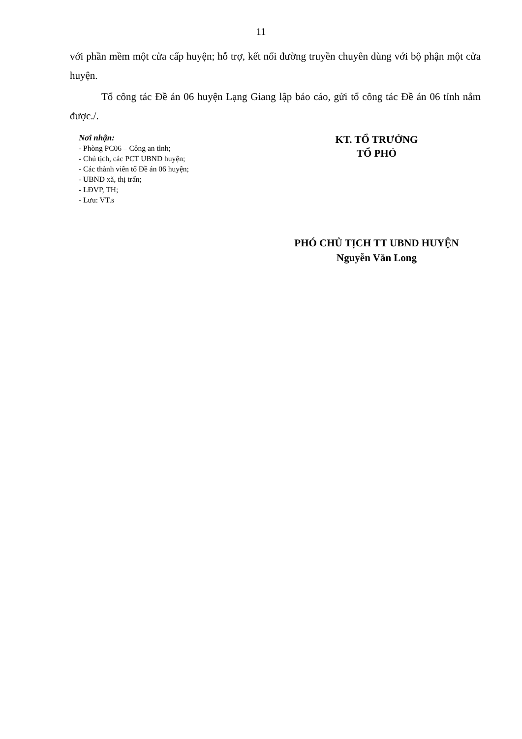11
với phần mềm một cửa cấp huyện; hỗ trợ, kết nối đường truyền chuyên dùng với bộ phận một cửa huyện.
Tổ công tác Đề án 06 huyện Lạng Giang lập báo cáo, gửi tổ công tác Đề án 06 tỉnh nắm được./.
Nơi nhận:
- Phòng PC06 – Công an tỉnh;
- Chủ tịch, các PCT UBND huyện;
- Các thành viên tổ Đề án 06 huyện;
- UBND xã, thị trấn;
- LĐVP, TH;
- Lưu: VT.s
KT. TỔ TRƯỞNG
TỔ PHÓ
PHÓ CHỦ TỊCH TT UBND HUYỆN
Nguyễn Văn Long